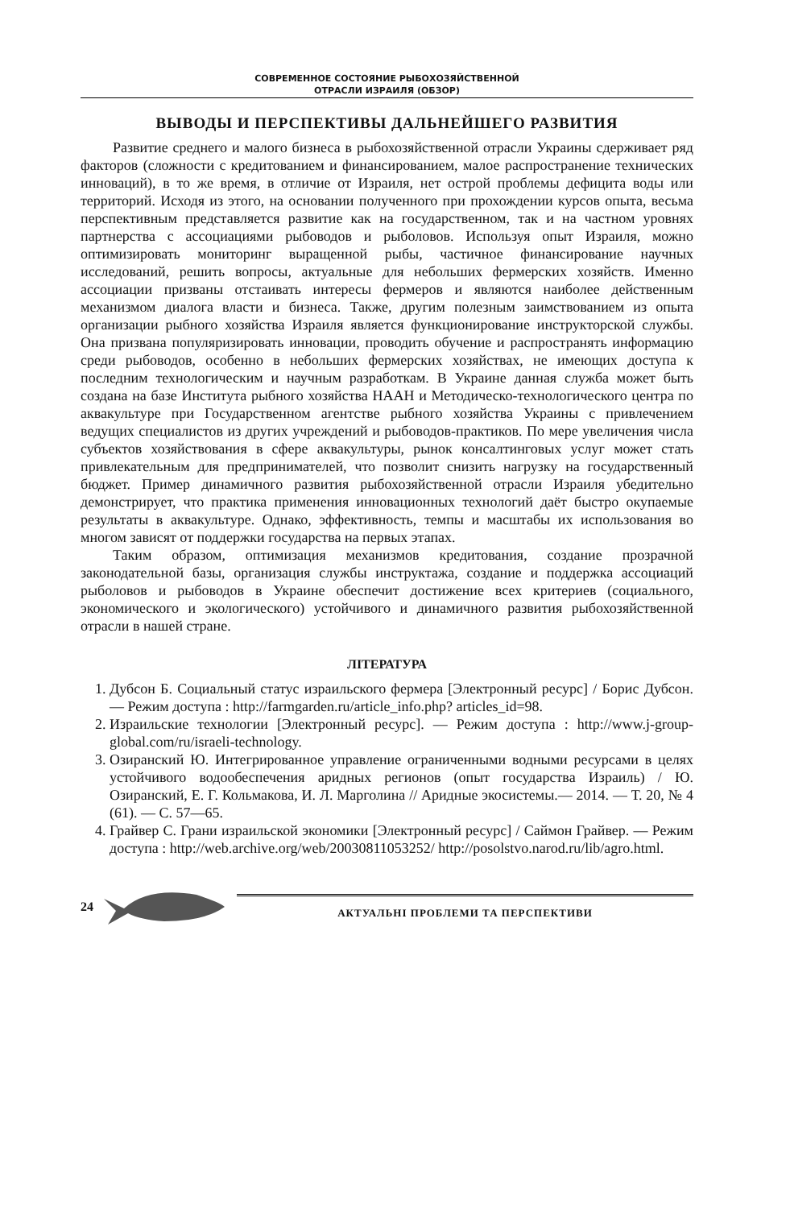СОВРЕМЕННОЕ СОСТОЯНИЕ РЫБОХОЗЯЙСТВЕННОЙ
ОТРАСЛИ ИЗРАИЛЯ (ОБЗОР)
ВЫВОДЫ И ПЕРСПЕКТИВЫ ДАЛЬНЕЙШЕГО РАЗВИТИЯ
Развитие среднего и малого бизнеса в рыбохозяйственной отрасли Украины сдерживает ряд факторов (сложности с кредитованием и финансированием, малое распространение технических инноваций), в то же время, в отличие от Израиля, нет острой проблемы дефицита воды или территорий. Исходя из этого, на основании полученного при прохождении курсов опыта, весьма перспективным представляется развитие как на государственном, так и на частном уровнях партнерства с ассоциациями рыбоводов и рыболовов. Используя опыт Израиля, можно оптимизировать мониторинг выращенной рыбы, частичное финансирование научных исследований, решить вопросы, актуальные для небольших фермерских хозяйств. Именно ассоциации призваны отстаивать интересы фермеров и являются наиболее действенным механизмом диалога власти и бизнеса. Также, другим полезным заимствованием из опыта организации рыбного хозяйства Израиля является функционирование инструкторской службы. Она призвана популяризировать инновации, проводить обучение и распространять информацию среди рыбоводов, особенно в небольших фермерских хозяйствах, не имеющих доступа к последним технологическим и научным разработкам. В Украине данная служба может быть создана на базе Института рыбного хозяйства НААН и Методическо-технологического центра по аквакультуре при Государственном агентстве рыбного хозяйства Украины с привлечением ведущих специалистов из других учреждений и рыбоводов-практиков. По мере увеличения числа субъектов хозяйствования в сфере аквакультуры, рынок консалтинговых услуг может стать привлекательным для предпринимателей, что позволит снизить нагрузку на государственный бюджет. Пример динамичного развития рыбохозяйственной отрасли Израиля убедительно демонстрирует, что практика применения инновационных технологий даёт быстро окупаемые результаты в аквакультуре. Однако, эффективность, темпы и масштабы их использования во многом зависят от поддержки государства на первых этапах.
Таким образом, оптимизация механизмов кредитования, создание прозрачной законодательной базы, организация службы инструктажа, создание и поддержка ассоциаций рыболовов и рыбоводов в Украине обеспечит достижение всех критериев (социального, экономического и экологического) устойчивого и динамичного развития рыбохозяйственной отрасли в нашей стране.
ЛІТЕРАТУРА
1. Дубсон Б. Социальный статус израильского фермера [Электронный ресурс] / Борис Дубсон. — Режим доступа : http://farmgarden.ru/article_info.php? articles_id=98.
2. Израильские технологии [Электронный ресурс]. — Режим доступа : http://www.j-group-global.com/ru/israeli-technology.
3. Озиранский Ю. Интегрированное управление ограниченными водными ресурсами в целях устойчивого водообеспечения аридных регионов (опыт государства Израиль) / Ю. Озиранский, Е. Г. Кольмакова, И. Л. Марголина // Аридные экосистемы.— 2014. — Т. 20, № 4 (61). — С. 57—65.
4. Грайвер С. Грани израильской экономики [Электронный ресурс] / Саймон Грайвер. — Режим доступа : http://web.archive.org/web/20030811053252/ http://posolstvo.narod.ru/lib/agro.html.
24
АКТУАЛЬНІ ПРОБЛЕМИ ТА ПЕРСПЕКТИВИ